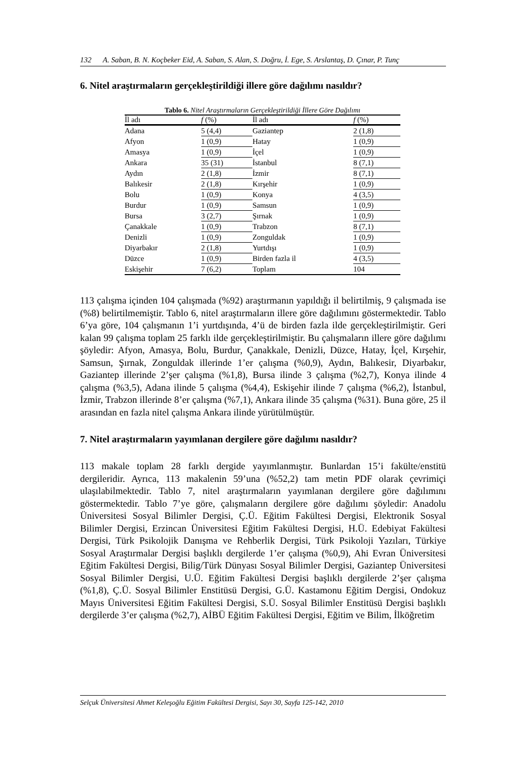132 A. Saban, B. N. Koçbeker Eid, A. Saban, S. Alan, S. Doğru, İ. Ege, S. Arslantaş, D. Çınar, P. Tunç
6. Nitel araştırmaların gerçekleştirildiği illere göre dağılımı nasıldır?
Tablo 6. Nitel Araştırmaların Gerçekleştirildiği İllere Göre Dağılımı
| İl adı | f (%) | İl adı | f (%) |
| --- | --- | --- | --- |
| Adana | 5 (4,4) | Gaziantep | 2 (1,8) |
| Afyon | 1 (0,9) | Hatay | 1 (0,9) |
| Amasya | 1 (0,9) | İçel | 1 (0,9) |
| Ankara | 35 (31) | İstanbul | 8 (7,1) |
| Aydın | 2 (1,8) | İzmir | 8 (7,1) |
| Balıkesir | 2 (1,8) | Kırşehir | 1 (0,9) |
| Bolu | 1 (0,9) | Konya | 4 (3,5) |
| Burdur | 1 (0,9) | Samsun | 1 (0,9) |
| Bursa | 3 (2,7) | Şırnak | 1 (0,9) |
| Çanakkale | 1 (0,9) | Trabzon | 8 (7,1) |
| Denizli | 1 (0,9) | Zonguldak | 1 (0,9) |
| Diyarbakır | 2 (1,8) | Yurtdışı | 1 (0,9) |
| Düzce | 1 (0,9) | Birden fazla il | 4 (3,5) |
| Eskişehir | 7 (6,2) | Toplam | 104 |
113 çalışma içinden 104 çalışmada (%92) araştırmanın yapıldığı il belirtilmiş, 9 çalışmada ise (%8) belirtilmemiştir. Tablo 6, nitel araştırmaların illere göre dağılımını göstermektedir. Tablo 6’ya göre, 104 çalışmanın 1’i yurtdışında, 4’ü de birden fazla ilde gerçekleştirilmiştir. Geri kalan 99 çalışma toplam 25 farklı ilde gerçekleştirilmiştir. Bu çalışmaların illere göre dağılımı şöyledir: Afyon, Amasya, Bolu, Burdur, Çanakkale, Denizli, Düzce, Hatay, İçel, Kırşehir, Samsun, Şırnak, Zonguldak illerinde 1’er çalışma (%0,9), Aydın, Balıkesir, Diyarbakır, Gaziantep illerinde 2’şer çalışma (%1,8), Bursa ilinde 3 çalışma (%2,7), Konya ilinde 4 çalışma (%3,5), Adana ilinde 5 çalışma (%4,4), Eskişehir ilinde 7 çalışma (%6,2), İstanbul, İzmir, Trabzon illerinde 8’er çalışma (%7,1), Ankara ilinde 35 çalışma (%31). Buna göre, 25 il arasından en fazla nitel çalışma Ankara ilinde yürütülmüştür.
7. Nitel araştırmaların yayımlanan dergilere göre dağılımı nasıldır?
113 makale toplam 28 farklı dergide yayımlanmıştır. Bunlardan 15’i fakülte/enstitü dergileridir. Ayrıca, 113 makalenin 59’una (%52,2) tam metin PDF olarak çevrimiçi ulaşılabilmektedir. Tablo 7, nitel araştırmaların yayımlanan dergilere göre dağılımını göstermektedir. Tablo 7’ye göre, çalışmaların dergilere göre dağılımı şöyledir: Anadolu Üniversitesi Sosyal Bilimler Dergisi, Ç.Ü. Eğitim Fakültesi Dergisi, Elektronik Sosyal Bilimler Dergisi, Erzincan Üniversitesi Eğitim Fakültesi Dergisi, H.Ü. Edebiyat Fakültesi Dergisi, Türk Psikolojik Danışma ve Rehberlik Dergisi, Türk Psikoloji Yazıları, Türkiye Sosyal Araştırmalar Dergisi başlıklı dergilerde 1’er çalışma (%0,9), Ahi Evran Üniversitesi Eğitim Fakültesi Dergisi, Bilig/Türk Dünyası Sosyal Bilimler Dergisi, Gaziantep Üniversitesi Sosyal Bilimler Dergisi, U.Ü. Eğitim Fakültesi Dergisi başlıklı dergilerde 2’şer çalışma (%1,8), Ç.Ü. Sosyal Bilimler Enstitüsü Dergisi, G.Ü. Kastamonu Eğitim Dergisi, Ondokuz Mayıs Üniversitesi Eğitim Fakültesi Dergisi, S.Ü. Sosyal Bilimler Enstitüsü Dergisi başlıklı dergilerde 3’er çalışma (%2,7), AİBÜ Eğitim Fakültesi Dergisi, Eğitim ve Bilim, İlköğretim
Selçuk Üniversitesi Ahmet Keleşoğlu Eğitim Fakültesi Dergisi, Sayı 30, Sayfa 125-142, 2010